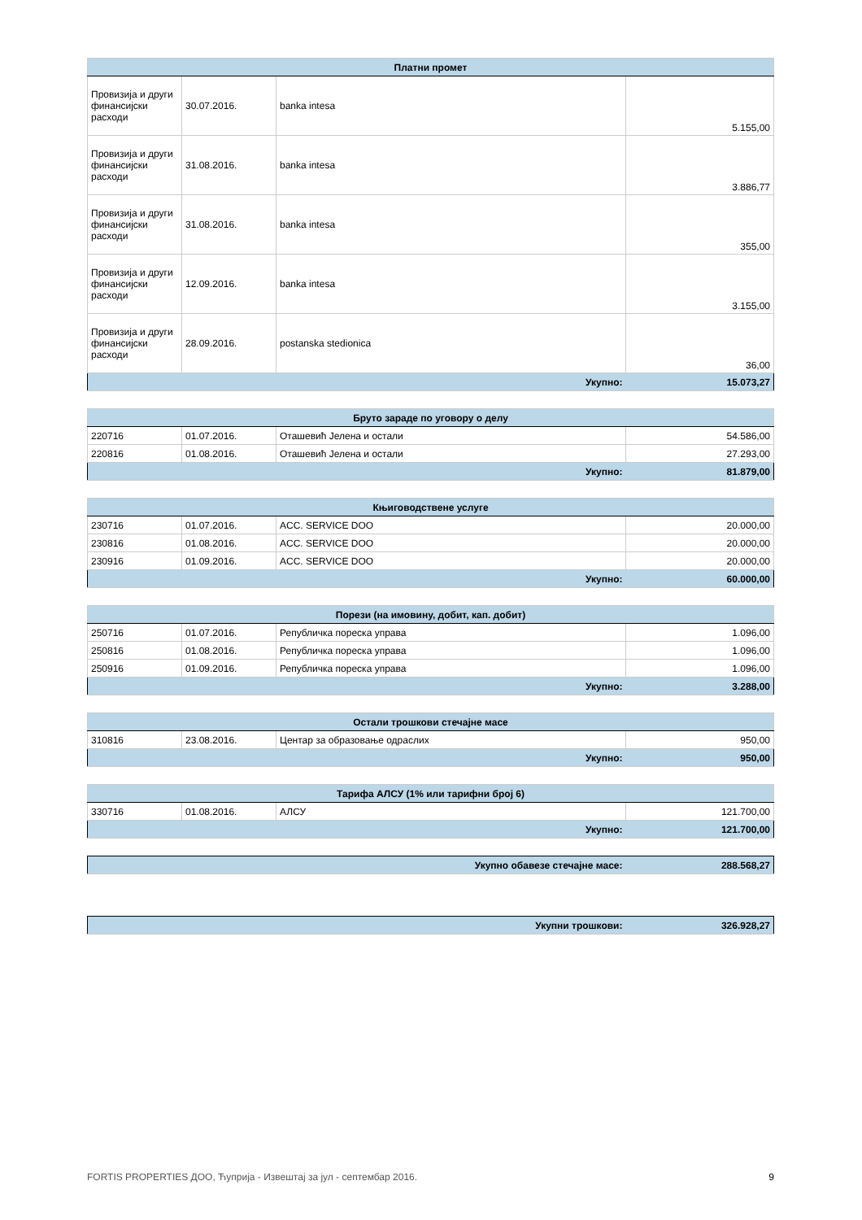| Платни промет | | | |
| --- | --- | --- | --- |
| Провизија и други финансијски расходи | 30.07.2016. | banka intesa | 5.155,00 |
| Провизија и други финансијски расходи | 31.08.2016. | banka intesa | 3.886,77 |
| Провизија и други финансијски расходи | 31.08.2016. | banka intesa | 355,00 |
| Провизија и други финансијски расходи | 12.09.2016. | banka intesa | 3.155,00 |
| Провизија и други финансијски расходи | 28.09.2016. | postanska stedionica | 36,00 |
| Укупно: | | | 15.073,27 |
| Бруто зараде по уговору о делу | | | |
| --- | --- | --- | --- |
| 220716 | 01.07.2016. | Оташевић Јелена и остали | 54.586,00 |
| 220816 | 01.08.2016. | Оташевић Јелена и остали | 27.293,00 |
| Укупно: | | | 81.879,00 |
| Књиговодствене услуге | | | |
| --- | --- | --- | --- |
| 230716 | 01.07.2016. | ACC. SERVICE DOO | 20.000,00 |
| 230816 | 01.08.2016. | ACC. SERVICE DOO | 20.000,00 |
| 230916 | 01.09.2016. | ACC. SERVICE DOO | 20.000,00 |
| Укупно: | | | 60.000,00 |
| Порези (на имовину, добит, кап. добит) | | | |
| --- | --- | --- | --- |
| 250716 | 01.07.2016. | Републичка пореска управа | 1.096,00 |
| 250816 | 01.08.2016. | Републичка пореска управа | 1.096,00 |
| 250916 | 01.09.2016. | Републичка пореска управа | 1.096,00 |
| Укупно: | | | 3.288,00 |
| Остали трошкови стечајне масе | | | |
| --- | --- | --- | --- |
| 310816 | 23.08.2016. | Центар за образовање одраслих | 950,00 |
| Укупно: | | | 950,00 |
| Тарифа АЛСУ (1% или тарифни број 6) | | | |
| --- | --- | --- | --- |
| 330716 | 01.08.2016. | АЛСУ | 121.700,00 |
| Укупно: | | | 121.700,00 |
| Укупно обавезе стечајне масе: | 288.568,27 |
| Укупни трошкови: | 326.928,27 |
FORTIS PROPERTIES ДОО, Ћуприја - Извештај за јул - септембар 2016. 9